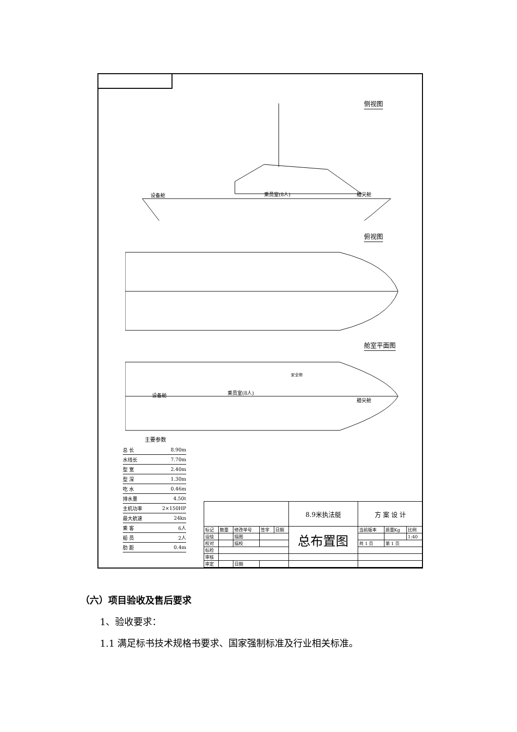侧视图
设备舱 乘员室(8人) 艏尖舱
俯视图
舱室平面图
设备舱 乘员室(8人)
安全带
艏尖舱
主要参数
| 总 长 | 8.90m |
| 水线长 | 7.70m |
| 型 宽 | 2.40m |
| 型 深 | 1.30m |
| 吃 水 | 0.46m |
| 排水量 | 4.50t |
| 主机功率 | 2×150HP |
| 最大航速 | 24kn |
| 乘 客 | 6人 |
| 船 员 | 2人 |
| 肋 距 | 0.4m |
| | | | | | 8.9米执法艇 | 方 案 设 计 | | |
| 标记 | 数量 | 修改单号 | 签字 | 日期 | 总布置图 | 当前版本 | 质量Kg | 比例 |
| 设绘 | | 描图 | | | | | | 1:40 |
| 校对 | | 描校 | | | | 共 1 页 | 第 1 页 | |
| 标检 | | | | | | | | |
| 审核 | | | | | | | | |
| 审定 | | 日期 | | | | | | |
（六）项目验收及售后要求
1、验收要求：
1.1 满足标书技术规格书要求、国家强制标准及行业相关标准。